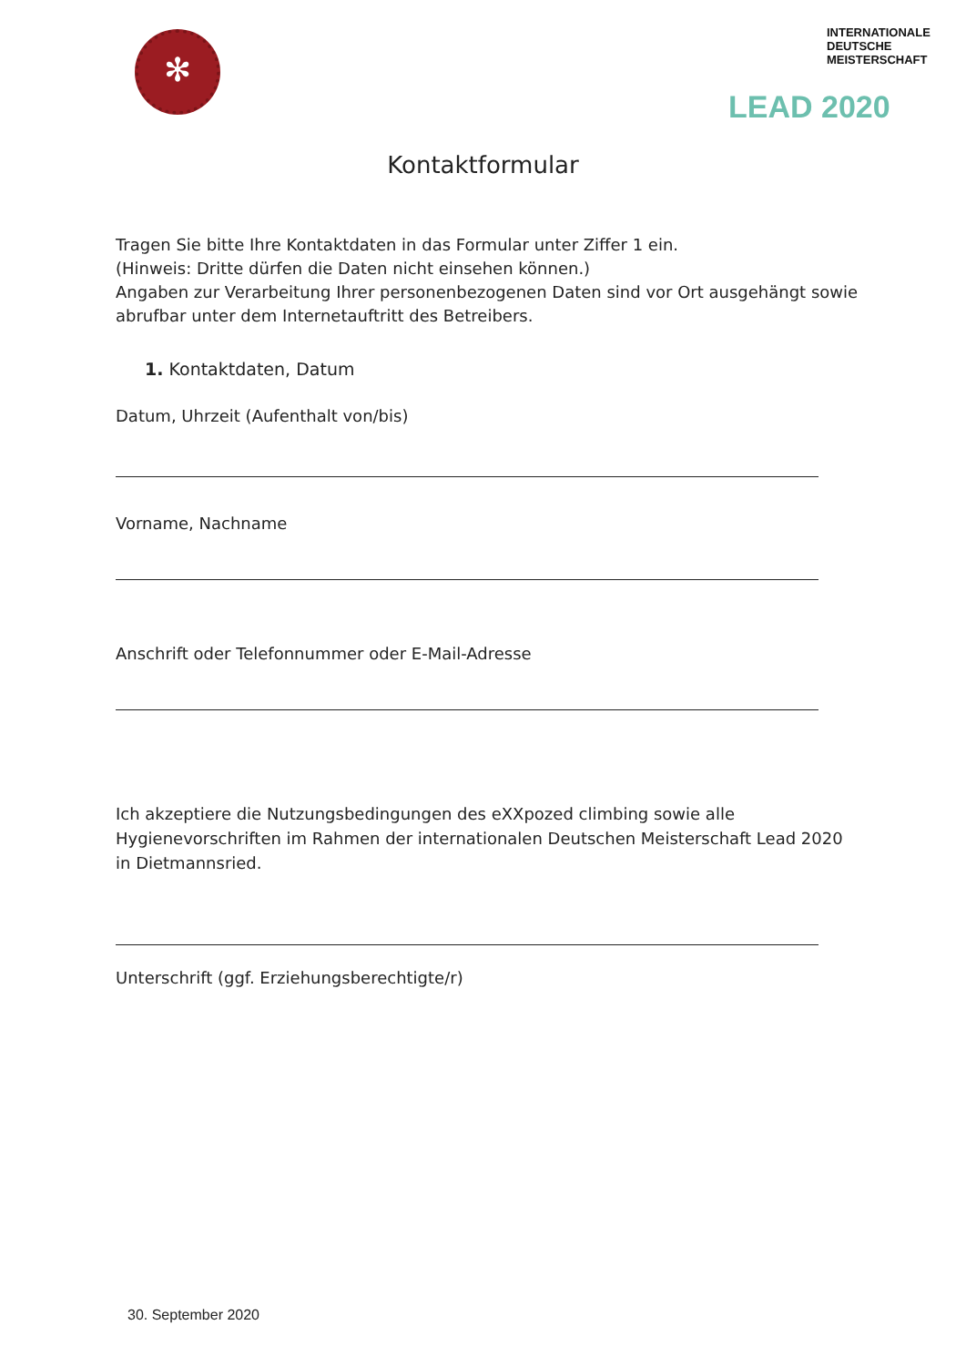✻
INTERNATIONALE
DEUTSCHE
MEISTERSCHAFT
LEAD 2020
Kontaktformular
Tragen Sie bitte Ihre Kontaktdaten in das Formular unter Ziffer 1 ein.
(Hinweis: Dritte dürfen die Daten nicht einsehen können.)
Angaben zur Verarbeitung Ihrer personenbezogenen Daten sind vor Ort ausgehängt sowie abrufbar unter dem Internetauftritt des Betreibers.
1. Kontaktdaten, Datum
Datum, Uhrzeit (Aufenthalt von/bis)
Vorname, Nachname
Anschrift oder Telefonnummer oder E-Mail-Adresse
Ich akzeptiere die Nutzungsbedingungen des eXXpozed climbing sowie alle Hygienevorschriften im Rahmen der internationalen Deutschen Meisterschaft Lead 2020 in Dietmannsried.
Unterschrift (ggf. Erziehungsberechtigte/r)
30. September 2020